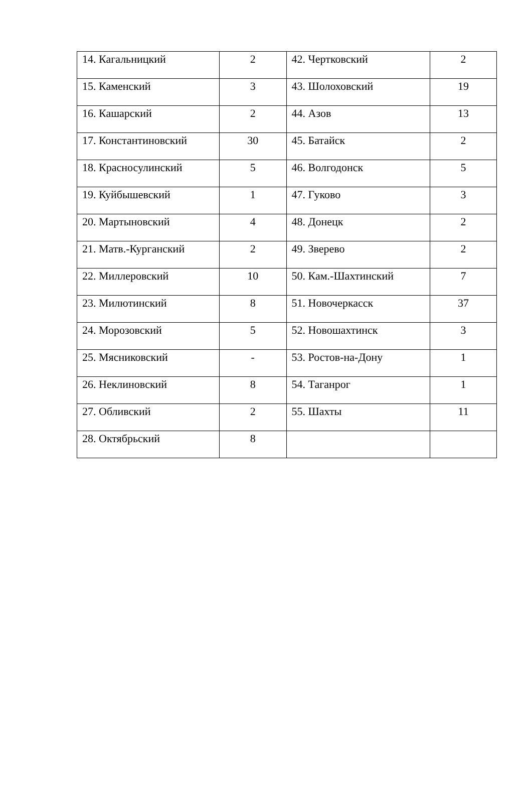| 14. Кагальницкий | 2 | 42. Чертковский | 2 |
| 15. Каменский | 3 | 43. Шолоховский | 19 |
| 16. Кашарский | 2 | 44. Азов | 13 |
| 17. Константиновский | 30 | 45. Батайск | 2 |
| 18. Красносулинский | 5 | 46. Волгодонск | 5 |
| 19. Куйбышевский | 1 | 47. Гуково | 3 |
| 20. Мартыновский | 4 | 48. Донецк | 2 |
| 21. Матв.-Курганский | 2 | 49. Зверево | 2 |
| 22. Миллеровский | 10 | 50. Кам.-Шахтинский | 7 |
| 23. Милютинский | 8 | 51. Новочеркасск | 37 |
| 24. Морозовский | 5 | 52. Новошахтинск | 3 |
| 25. Мясниковский | - | 53. Ростов-на-Дону | 1 |
| 26. Неклиновский | 8 | 54. Таганрог | 1 |
| 27. Обливский | 2 | 55. Шахты | 11 |
| 28. Октябрьский | 8 | | |